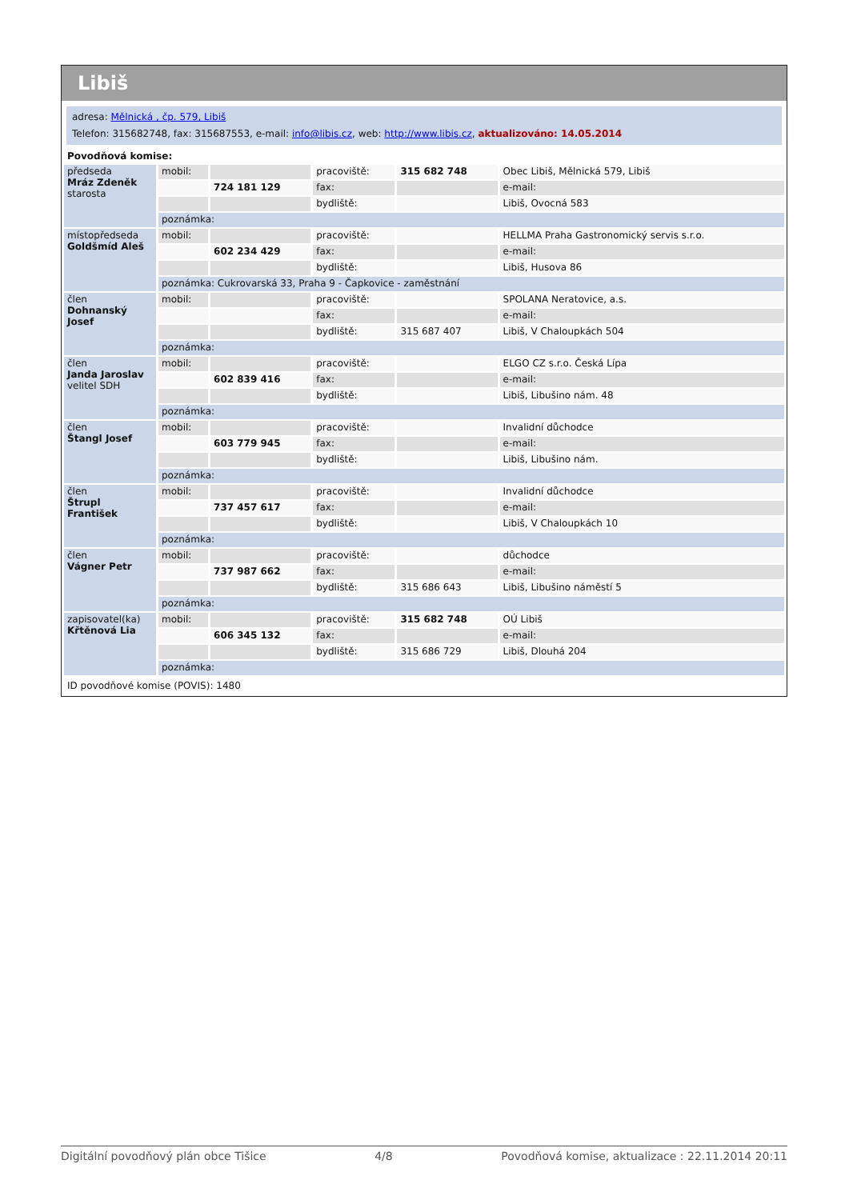Libiš
adresa: Mělnická , čp. 579, Libiš
Telefon: 315682748, fax: 315687553, e-mail: info@libis.cz, web: http://www.libis.cz, aktualizováno: 14.05.2014
Povodňová komise:
| předseda Mráz Zdeněk starosta | mobil: | | pracoviště: | 315 682 748 | Obec Libiš, Mělnická 579, Libiš |
| | | 724 181 129 | fax: | | e-mail: |
| | | | bydliště: | | Libiš, Ovocná 583 |
| | poznámka: | | | | |
| místopředseda Goldšmíd Aleš | mobil: | | pracoviště: | | HELLMA Praha Gastronomický servis s.r.o. |
| | | 602 234 429 | fax: | | e-mail: |
| | | | bydliště: | | Libiš, Husova 86 |
| | poznámka: Cukrovarská 33, Praha 9 - Čapkovice - zaměstnání | | | | |
| člen Dohnanský Josef | mobil: | | pracoviště: | | SPOLANA Neratovice, a.s. |
| | | | fax: | | e-mail: |
| | | | bydliště: | 315 687 407 | Libiš, V Chaloupkách 504 |
| | poznámka: | | | | |
| člen Janda Jaroslav velitel SDH | mobil: | | pracoviště: | | ELGO CZ s.r.o. Česká Lípa |
| | | 602 839 416 | fax: | | e-mail: |
| | | | bydliště: | | Libiš, Libušino nám. 48 |
| | poznámka: | | | | |
| člen Štangl Josef | mobil: | | pracoviště: | | Invalidní důchodce |
| | | 603 779 945 | fax: | | e-mail: |
| | | | bydliště: | | Libiš, Libušino nám. |
| | poznámka: | | | | |
| člen Štrupl František | mobil: | | pracoviště: | | Invalidní důchodce |
| | | 737 457 617 | fax: | | e-mail: |
| | | | bydliště: | | Libiš, V Chaloupkách 10 |
| | poznámka: | | | | |
| člen Vágner Petr | mobil: | | pracoviště: | | důchodce |
| | | 737 987 662 | fax: | | e-mail: |
| | | | bydliště: | 315 686 643 | Libiš, Libušino náměstí 5 |
| | poznámka: | | | | |
| zapisovatel(ka) Křtěnová Lia | mobil: | | pracoviště: | 315 682 748 | OÚ Libiš |
| | | 606 345 132 | fax: | | e-mail: |
| | | | bydliště: | 315 686 729 | Libiš, Dlouhá 204 |
| | poznámka: | | | | |
ID povodňové komise (POVIS): 1480
Digitální povodňový plán obce Tišice 4/8 Povodňová komise, aktualizace : 22.11.2014 20:11